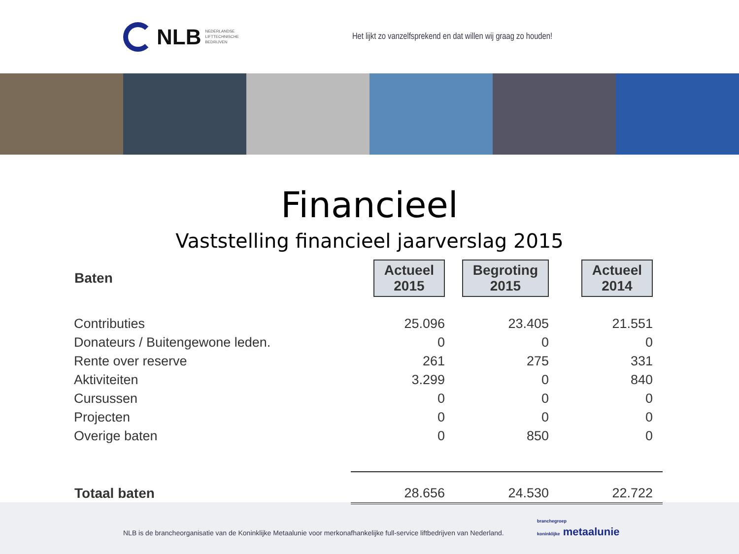NLB NEDERLANDSE
LIFTTECHNISCHE
BEDRIJVEN
Het lijkt zo vanzelfsprekend en dat willen wij graag zo houden!
Financieel
Vaststelling financieel jaarverslag 2015
| Baten | Actueel 2015 | Begroting 2015 | Actueel 2014 |
| --- | --- | --- | --- |
| Contributies | 25.096 | 23.405 | 21.551 |
| Donateurs / Buitengewone leden. | 0 | 0 | 0 |
| Rente over reserve | 261 | 275 | 331 |
| Aktiviteiten | 3.299 | 0 | 840 |
| Cursussen | 0 | 0 | 0 |
| Projecten | 0 | 0 | 0 |
| Overige baten | 0 | 850 | 0 |
| Totaal baten | 28.656 | 24.530 | 22.722 |
NLB is de brancheorganisatie van de Koninklijke Metaalunie voor merkonafhankelijke full-service liftbedrijven van Nederland.
branchegroep
koninklijke metaalunie